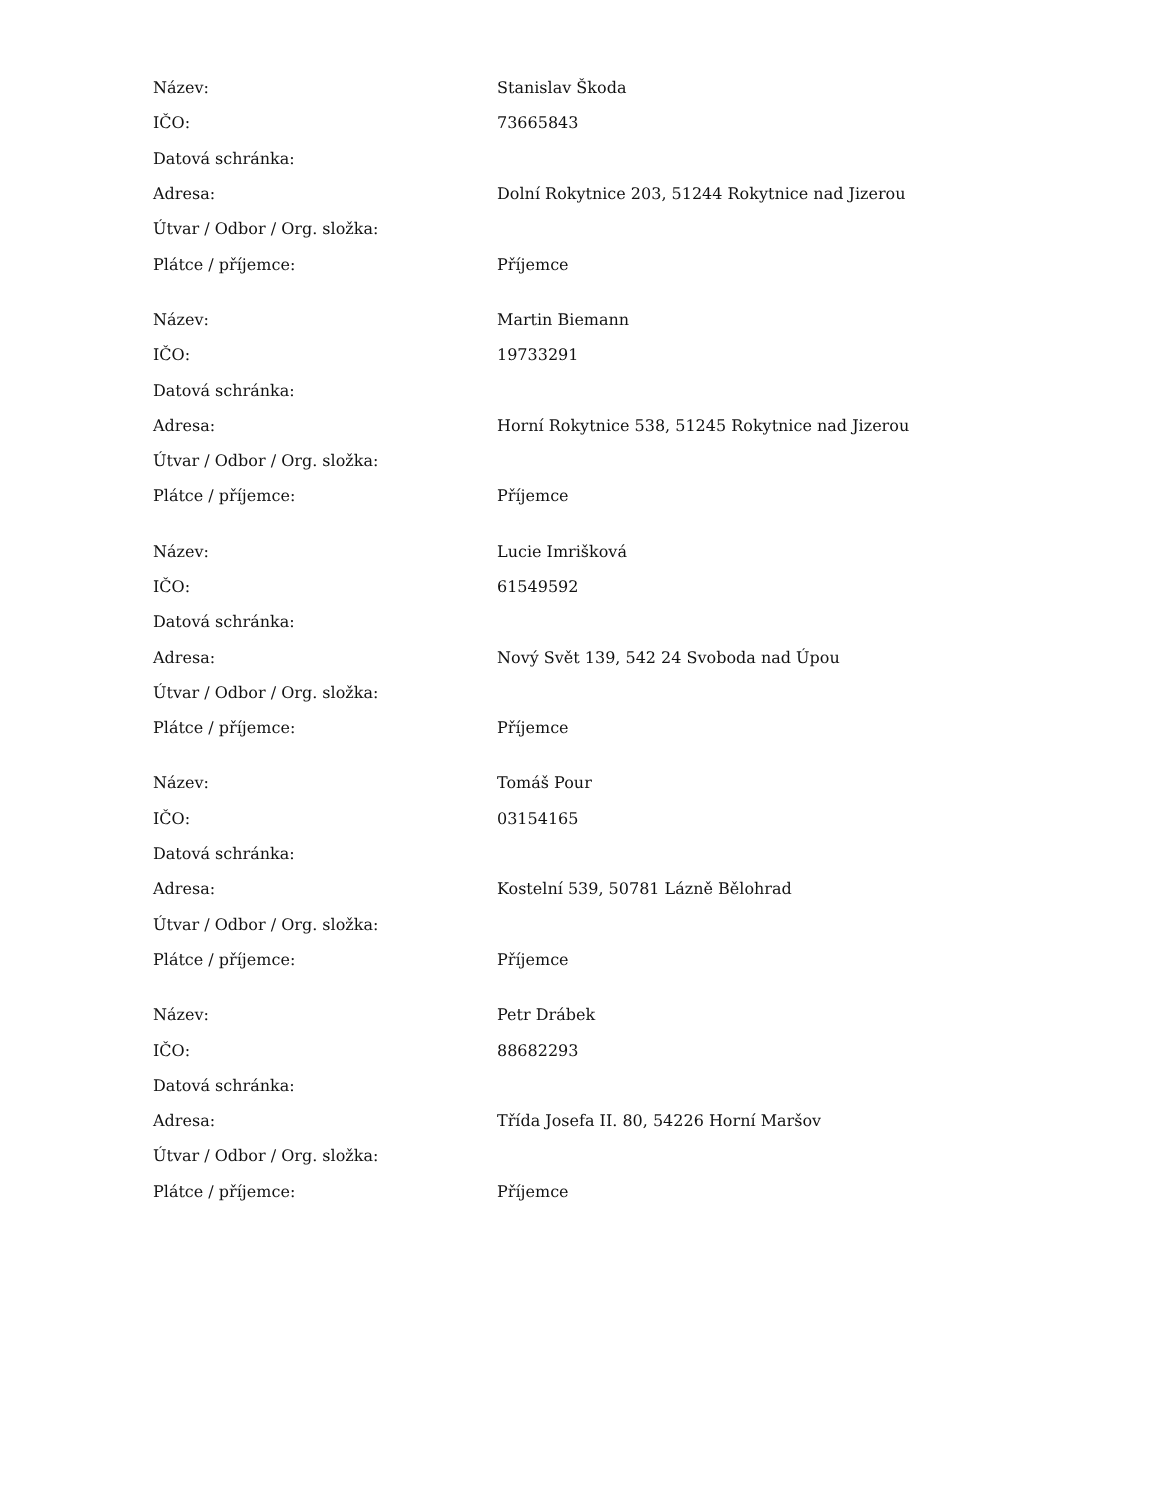| Název: | Stanislav Škoda |
| IČO: | 73665843 |
| Datová schránka: | |
| Adresa: | Dolní Rokytnice 203, 51244 Rokytnice nad Jizerou |
| Útvar / Odbor / Org. složka: | |
| Plátce / příjemce: | Příjemce |
| Název: | Martin Biemann |
| IČO: | 19733291 |
| Datová schránka: | |
| Adresa: | Horní Rokytnice 538, 51245 Rokytnice nad Jizerou |
| Útvar / Odbor / Org. složka: | |
| Plátce / příjemce: | Příjemce |
| Název: | Lucie Imrišková |
| IČO: | 61549592 |
| Datová schránka: | |
| Adresa: | Nový Svět 139, 542 24 Svoboda nad Úpou |
| Útvar / Odbor / Org. složka: | |
| Plátce / příjemce: | Příjemce |
| Název: | Tomáš Pour |
| IČO: | 03154165 |
| Datová schránka: | |
| Adresa: | Kostelní 539, 50781 Lázně Bělohrad |
| Útvar / Odbor / Org. složka: | |
| Plátce / příjemce: | Příjemce |
| Název: | Petr Drábek |
| IČO: | 88682293 |
| Datová schránka: | |
| Adresa: | Třída Josefa II. 80, 54226 Horní Maršov |
| Útvar / Odbor / Org. složka: | |
| Plátce / příjemce: | Příjemce |